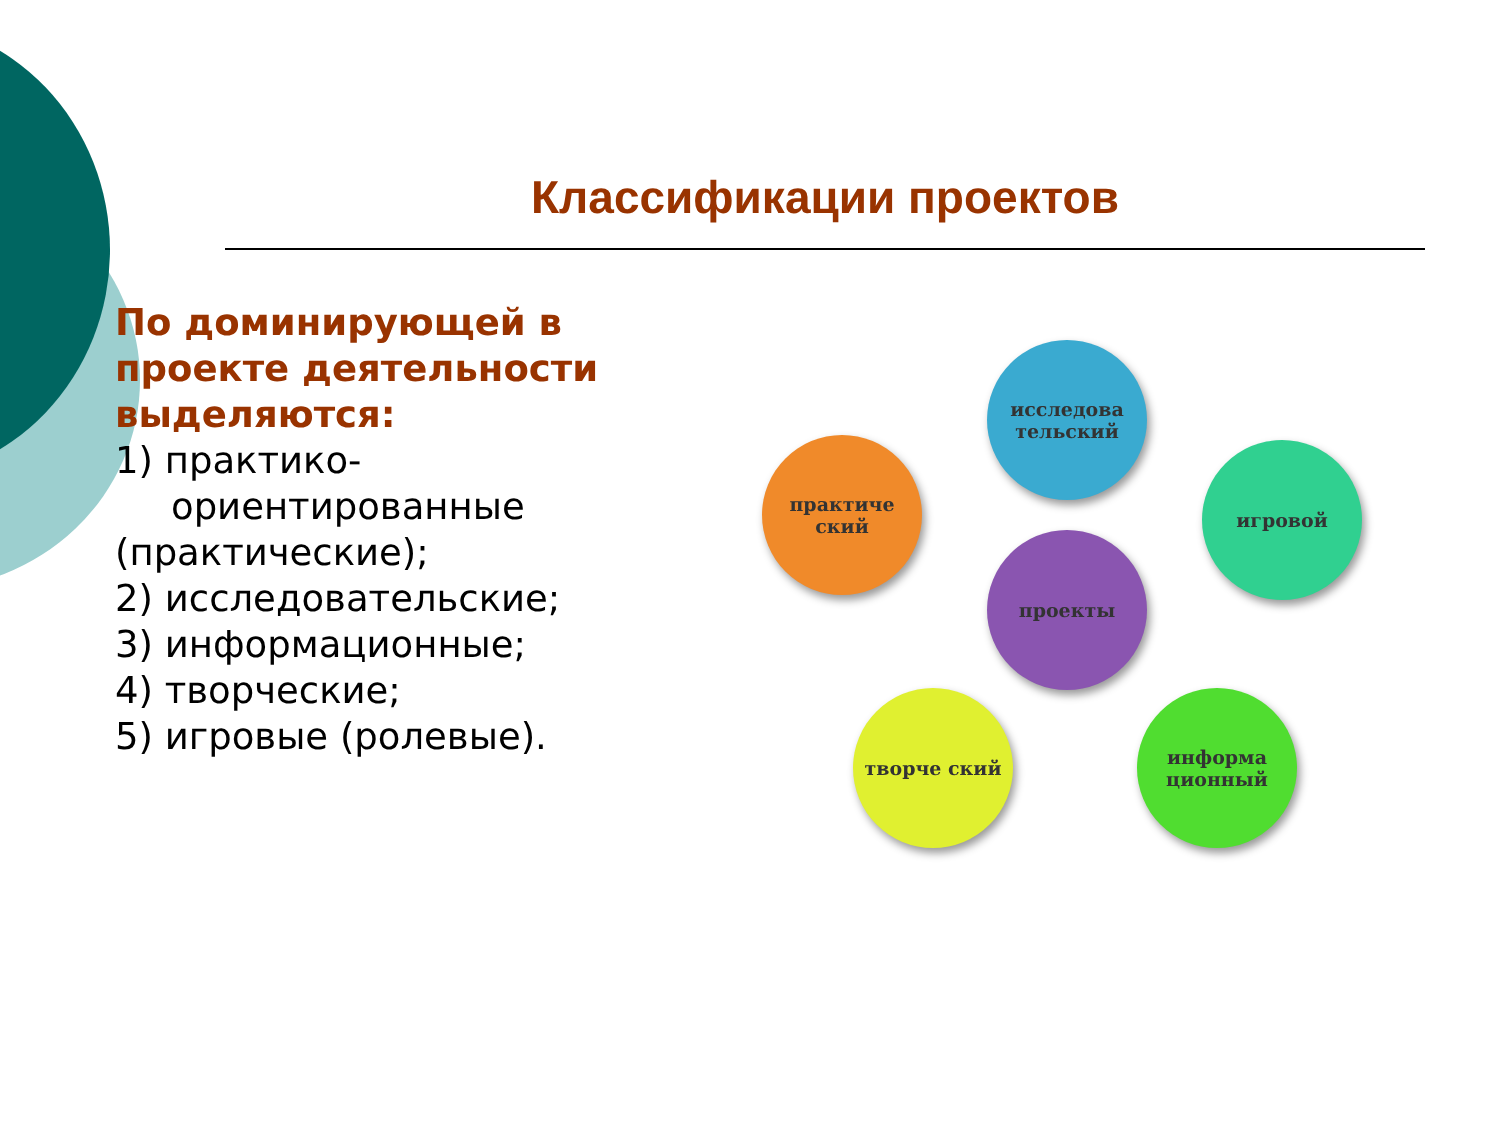Классификации проектов
По доминирующей в проекте деятельности выделяются:
1) практико-
ориентированные
(практические);
2) исследовательские;
3) информационные;
4) творческие;
5) игровые (ролевые).
проекты
исследова тельский
игровой
практиче ский
творче ский
информа ционный